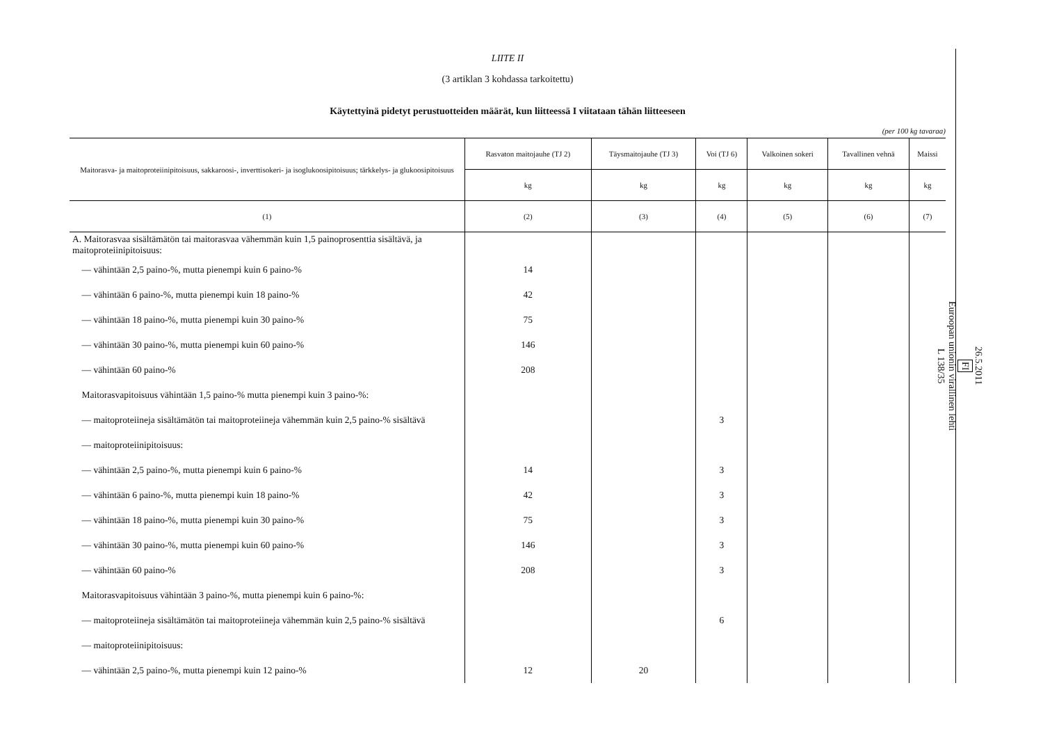LIITE II
(3 artiklan 3 kohdassa tarkoitettu)
Käytettyinä pidetyt perustuotteiden määrät, kun liitteessä I viitataan tähän liitteeseen
(per 100 kg tavaraa)
| Maitorasva- ja maitoproteiinipitoisuus, sakkaroosi-, inverttisokeri- ja isoglukoosipitoisuus; tärkkelys- ja glukoosipitoisuus | Rasvaton maitojauhe (TJ 2) | Täysmaitojauhe (TJ 3) | Voi (TJ 6) | Valkoinen sokeri | Tavallinen vehnä | Maissi |
| --- | --- | --- | --- | --- | --- | --- |
| | kg | kg | kg | kg | kg | kg |
| (1) | (2) | (3) | (4) | (5) | (6) | (7) |
| A. Maitorasvaa sisältämätön tai maitorasvaa vähemmän kuin 1,5 painoprosenttia sisältävä, ja maitoproteiinipitoisuus: | | | | | | |
| — vähintään 2,5 paino-%, mutta pienempi kuin 6 paino-% | 14 | | | | | |
| — vähintään 6 paino-%, mutta pienempi kuin 18 paino-% | 42 | | | | | |
| — vähintään 18 paino-%, mutta pienempi kuin 30 paino-% | 75 | | | | | |
| — vähintään 30 paino-%, mutta pienempi kuin 60 paino-% | 146 | | | | | |
| — vähintään 60 paino-% | 208 | | | | | |
| Maitorasvapitoisuus vähintään 1,5 paino-% mutta pienempi kuin 3 paino-%: | | | | | | |
| — maitoproteiineja sisältämätön tai maitoproteiineja vähemmän kuin 2,5 paino-% sisältävä | | | 3 | | | |
| — maitoproteiinipitoisuus: | | | | | | |
| — vähintään 2,5 paino-%, mutta pienempi kuin 6 paino-% | 14 | | 3 | | | |
| — vähintään 6 paino-%, mutta pienempi kuin 18 paino-% | 42 | | 3 | | | |
| — vähintään 18 paino-%, mutta pienempi kuin 30 paino-% | 75 | | 3 | | | |
| — vähintään 30 paino-%, mutta pienempi kuin 60 paino-% | 146 | | 3 | | | |
| — vähintään 60 paino-% | 208 | | 3 | | | |
| Maitorasvapitoisuus vähintään 3 paino-%, mutta pienempi kuin 6 paino-%: | | | | | | |
| — maitoproteiineja sisältämätön tai maitoproteiineja vähemmän kuin 2,5 paino-% sisältävä | | | 6 | | | |
| — maitoproteiinipitoisuus: | | | | | | |
| — vähintään 2,5 paino-%, mutta pienempi kuin 12 paino-% | 12 | 20 | | | | |
26.5.2011
FI
Euroopan unionin virallinen lehti
L 138/35